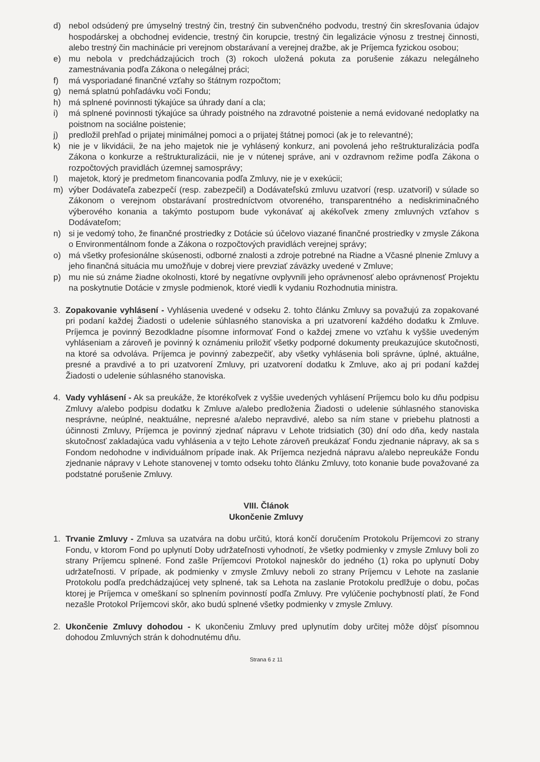d) nebol odsúdený pre úmyselný trestný čin, trestný čin subvenčného podvodu, trestný čin skresľovania údajov hospodárskej a obchodnej evidencie, trestný čin korupcie, trestný čin legalizácie výnosu z trestnej činnosti, alebo trestný čin machinácie pri verejnom obstarávaní a verejnej dražbe, ak je Príjemca fyzickou osobou;
e) mu nebola v predchádzajúcich troch (3) rokoch uložená pokuta za porušenie zákazu nelegálneho zamestnávania podľa Zákona o nelegálnej práci;
f) má vysporiadané finančné vzťahy so štátnym rozpočtom;
g) nemá splatnú pohľadávku voči Fondu;
h) má splnené povinnosti týkajúce sa úhrady daní a cla;
i) má splnené povinnosti týkajúce sa úhrady poistného na zdravotné poistenie a nemá evidované nedoplatky na poistnom na sociálne poistenie;
j) predložil prehľad o prijatej minimálnej pomoci a o prijatej štátnej pomoci (ak je to relevantné);
k) nie je v likvidácii, že na jeho majetok nie je vyhlásený konkurz, ani povolená jeho reštrukturalizácia podľa Zákona o konkurze a reštrukturalizácii, nie je v nútenej správe, ani v ozdravnom režime podľa Zákona o rozpočtových pravidlách územnej samosprávy;
l) majetok, ktorý je predmetom financovania podľa Zmluvy, nie je v exekúcii;
m) výber Dodávateľa zabezpečí (resp. zabezpečil) a Dodávateľskú zmluvu uzatvorí (resp. uzatvoril) v súlade so Zákonom o verejnom obstarávaní prostredníctvom otvoreného, transparentného a nediskriminačného výberového konania a takýmto postupom bude vykonávať aj akékoľvek zmeny zmluvných vzťahov s Dodávateľom;
n) si je vedomý toho, že finančné prostriedky z Dotácie sú účelovo viazané finančné prostriedky v zmysle Zákona o Environmentálnom fonde a Zákona o rozpočtových pravidlách verejnej správy;
o) má všetky profesionálne skúsenosti, odborné znalosti a zdroje potrebné na Riadne a Včasné plnenie Zmluvy a jeho finančná situácia mu umožňuje v dobrej viere prevziať záväzky uvedené v Zmluve;
p) mu nie sú známe žiadne okolnosti, ktoré by negatívne ovplyvnili jeho oprávnenosť alebo oprávnenosť Projektu na poskytnutie Dotácie v zmysle podmienok, ktoré viedli k vydaniu Rozhodnutia ministra.
3. Zopakovanie vyhlásení - Vyhlásenia uvedené v odseku 2. tohto článku Zmluvy sa považujú za zopakované pri podaní každej Žiadosti o udelenie súhlasného stanoviska a pri uzatvorení každého dodatku k Zmluve. Príjemca je povinný Bezodkladne písomne informovať Fond o každej zmene vo vzťahu k vyššie uvedeným vyhláseniam a zároveň je povinný k oznámeniu priložiť všetky podporné dokumenty preukazujúce skutočnosti, na ktoré sa odvoláva. Príjemca je povinný zabezpečiť, aby všetky vyhlásenia boli správne, úplné, aktuálne, presné a pravdivé a to pri uzatvorení Zmluvy, pri uzatvorení dodatku k Zmluve, ako aj pri podaní každej Žiadosti o udelenie súhlasného stanoviska.
4. Vady vyhlásení - Ak sa preukáže, že ktorékoľvek z vyššie uvedených vyhlásení Príjemcu bolo ku dňu podpisu Zmluvy a/alebo podpisu dodatku k Zmluve a/alebo predloženia Žiadosti o udelenie súhlasného stanoviska nesprávne, neúplné, neaktuálne, nepresné a/alebo nepravdivé, alebo sa ním stane v priebehu platnosti a účinnosti Zmluvy, Príjemca je povinný zjednať nápravu v Lehote tridsiatich (30) dní odo dňa, kedy nastala skutočnosť zakladajúca vadu vyhlásenia a v tejto Lehote zároveň preukázať Fondu zjednanie nápravy, ak sa s Fondom nedohodne v individuálnom prípade inak. Ak Príjemca nezjedná nápravu a/alebo nepreukáže Fondu zjednanie nápravy v Lehote stanovenej v tomto odseku tohto článku Zmluvy, toto konanie bude považované za podstatné porušenie Zmluvy.
VIII. Článok
Ukončenie Zmluvy
1. Trvanie Zmluvy - Zmluva sa uzatvára na dobu určitú, ktorá končí doručením Protokolu Príjemcovi zo strany Fondu, v ktorom Fond po uplynutí Doby udržateľnosti vyhodnotí, že všetky podmienky v zmysle Zmluvy boli zo strany Príjemcu splnené. Fond zašle Príjemcovi Protokol najneskôr do jedného (1) roka po uplynutí Doby udržateľnosti. V prípade, ak podmienky v zmysle Zmluvy neboli zo strany Príjemcu v Lehote na zaslanie Protokolu podľa predchádzajúcej vety splnené, tak sa Lehota na zaslanie Protokolu predlžuje o dobu, počas ktorej je Príjemca v omeškaní so splnením povinností podľa Zmluvy. Pre vylúčenie pochybností platí, že Fond nezašle Protokol Príjemcovi skôr, ako budú splnené všetky podmienky v zmysle Zmluvy.
2. Ukončenie Zmluvy dohodou - K ukončeniu Zmluvy pred uplynutím doby určitej môže dôjsť písomnou dohodou Zmluvných strán k dohodnutému dňu.
Strana 6 z 11